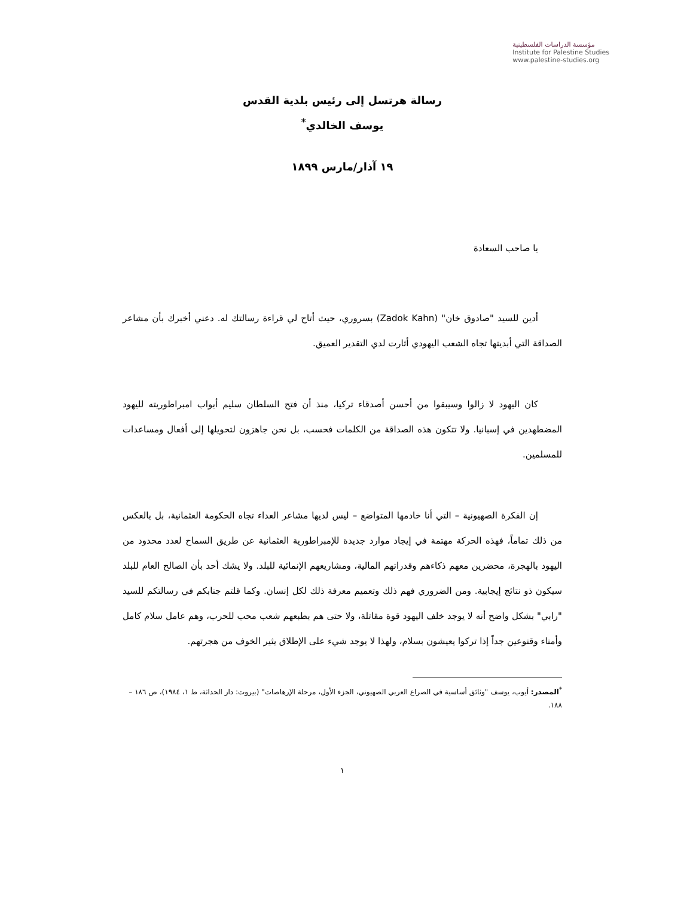مؤسسة الدراسات الفلسطينية
Institute for Palestine Studies
www.palestine-studies.org
رسالة هرتسل إلى رئيس بلدية القدس
يوسف الخالدي<sup>*</sup>
١٩ آذار/مارس ١٨٩٩
يا صاحب السعادة
أدين للسيد "صادوق خان" (Zadok Kahn) بسروري، حيث أتاح لي قراءة رسالتك له. دعني أخبرك بأن مشاعر الصداقة التي أبديتها تجاه الشعب اليهودي أثارت لدي التقدير العميق.
كان اليهود لا زالوا وسيبقوا من أحسن أصدقاء تركيا، منذ أن فتح السلطان سليم أبواب امبراطوريته لليهود المضطهدين في إسبانيا. ولا تتكون هذه الصداقة من الكلمات فحسب، بل نحن جاهزون لتحويلها إلى أفعال ومساعدات للمسلمين.
إن الفكرة الصهيونية – التي أنا خادمها المتواضع – ليس لديها مشاعر العداء تجاه الحكومة العثمانية، بل بالعكس من ذلك تماماً، فهذه الحركة مهتمة في إيجاد موارد جديدة للإمبراطورية العثمانية عن طريق السماح لعدد محدود من اليهود بالهجرة، محضرين معهم ذكاءهم وقدراتهم المالية، ومشاريعهم الإنمائية للبلد. ولا يشك أحد بأن الصالح العام للبلد سيكون ذو نتائج إيجابية. ومن الضروري فهم ذلك وتعميم معرفة ذلك لكل إنسان. وكما قلتم جنابكم في رسالتكم للسيد "رابي" بشكل واضح أنه لا يوجد خلف اليهود قوة مقاتلة، ولا حتى هم بطبعهم شعب محب للحرب، وهم عامل سلام كامل وأمناء وقنوعين جداً إذا تركوا يعيشون بسلام، ولهذا لا يوجد شيء على الإطلاق يثير الخوف من هجرتهم.
<sup>*</sup> المصدر: أيوب، يوسف "وثائق أساسية في الصراع العربي الصهيوني، الجزء الأول، مرحلة الإرهاصات" (بيروت: دار الحداثة، ط ١، ١٩٨٤)، ص ١٨٦ – ١٨٨.
١